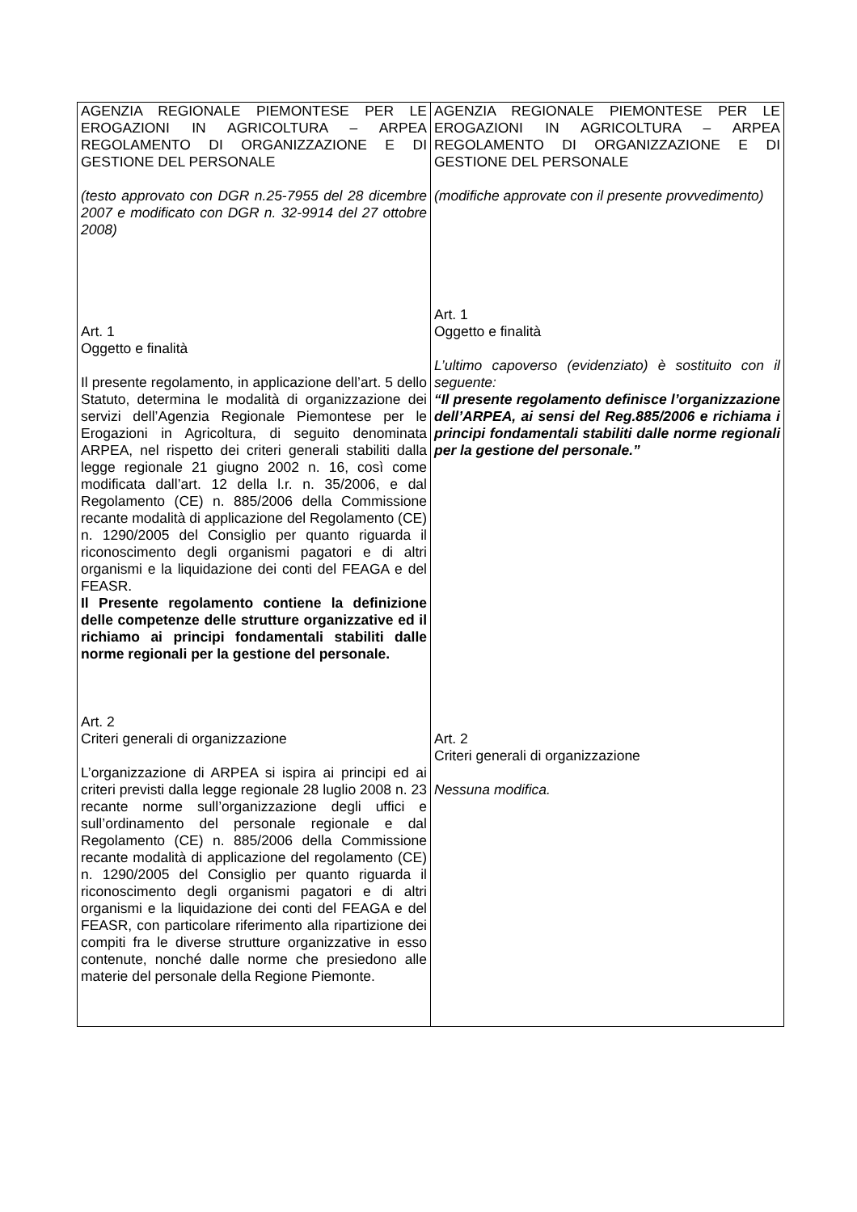| AGENZIA REGIONALE PIEMONTESE PER LE EROGAZIONI IN AGRICOLTURA – ARPEA REGOLAMENTO DI ORGANIZZAZIONE E DI GESTIONE DEL PERSONALE (testo approvato con DGR n.25-7955 del 28 dicembre 2007 e modificato con DGR n. 32-9914 del 27 ottobre 2008) Art. 1 Oggetto e finalità Il presente regolamento, in applicazione dell’art. 5 dello Statuto, determina le modalità di organizzazione dei servizi dell’Agenzia Regionale Piemontese per le Erogazioni in Agricoltura, di seguito denominata ARPEA, nel rispetto dei criteri generali stabiliti dalla legge regionale 21 giugno 2002 n. 16, così come modificata dall’art. 12 della l.r. n. 35/2006, e dal Regolamento (CE) n. 885/2006 della Commissione recante modalità di applicazione del Regolamento (CE) n. 1290/2005 del Consiglio per quanto riguarda il riconoscimento degli organismi pagatori e di altri organismi e la liquidazione dei conti del FEAGA e del FEASR. Il Presente regolamento contiene la definizione delle competenze delle strutture organizzative ed il richiamo ai principi fondamentali stabiliti dalle norme regionali per la gestione del personale. Art. 2 Criteri generali di organizzazione L’organizzazione di ARPEA si ispira ai principi ed ai criteri previsti dalla legge regionale 28 luglio 2008 n. 23 recante norme sull’organizzazione degli uffici e sull’ordinamento del personale regionale e dal Regolamento (CE) n. 885/2006 della Commissione recante modalità di applicazione del regolamento (CE) n. 1290/2005 del Consiglio per quanto riguarda il riconoscimento degli organismi pagatori e di altri organismi e la liquidazione dei conti del FEAGA e del FEASR, con particolare riferimento alla ripartizione dei compiti fra le diverse strutture organizzative in esso contenute, nonché dalle norme che presiedono alle materie del personale della Regione Piemonte. | AGENZIA REGIONALE PIEMONTESE PER LE EROGAZIONI IN AGRICOLTURA – ARPEA REGOLAMENTO DI ORGANIZZAZIONE E DI GESTIONE DEL PERSONALE (modifiche approvate con il presente provvedimento) Art. 1 Oggetto e finalità L’ultimo capoverso (evidenziato) è sostituito con il seguente: “Il presente regolamento definisce l’organizzazione dell’ARPEA, ai sensi del Reg.885/2006 e richiama i principi fondamentali stabiliti dalle norme regionali per la gestione del personale.” Art. 2 Criteri generali di organizzazione Nessuna modifica. |